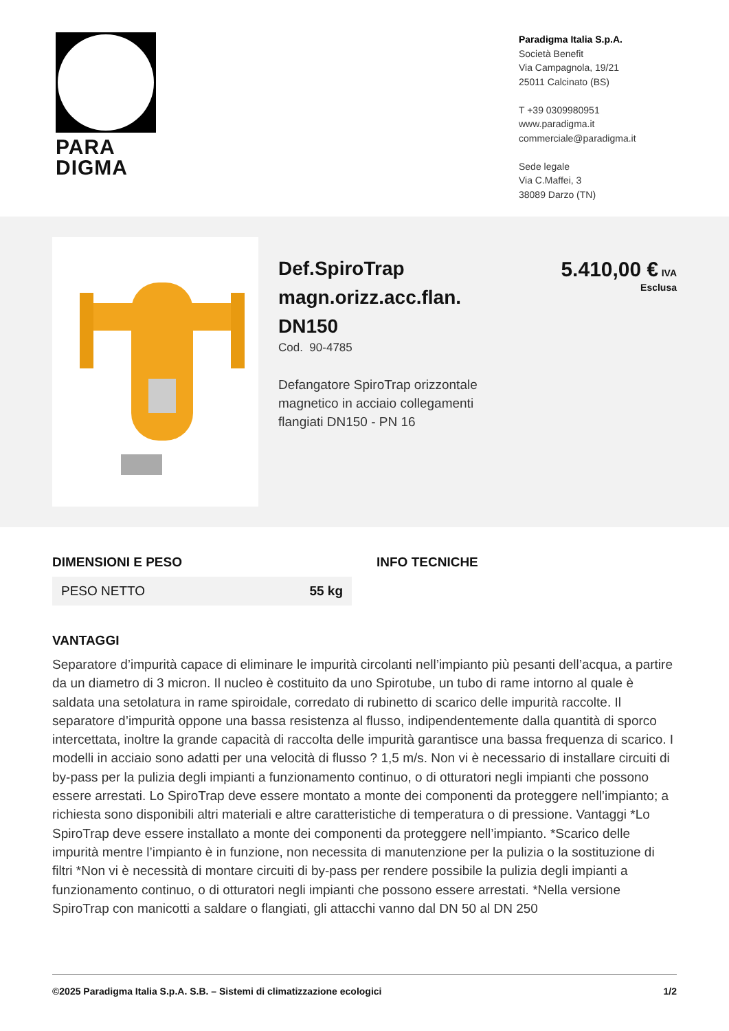PARA
DIGMA
Paradigma Italia S.p.A.
Società Benefit
Via Campagnola, 19/21
25011 Calcinato (BS)
T +39 0309980951
www.paradigma.it
commerciale@paradigma.it
Sede legale
Via C.Maffei, 3
38089 Darzo (TN)
Def.SpiroTrap magn.orizz.acc.flan. DN150
Cod. 90-4785
Defangatore SpiroTrap orizzontale magnetico in acciaio collegamenti flangiati DN150 - PN 16
5.410,00 € IVA
Esclusa
DIMENSIONI E PESO
| PESO NETTO | 55 kg |
INFO TECNICHE
VANTAGGI
Separatore d’impurità capace di eliminare le impurità circolanti nell’impianto più pesanti dell’acqua, a partire da un diametro di 3 micron. Il nucleo è costituito da uno Spirotube, un tubo di rame intorno al quale è saldata una setolatura in rame spiroidale, corredato di rubinetto di scarico delle impurità raccolte. Il separatore d’impurità oppone una bassa resistenza al flusso, indipendentemente dalla quantità di sporco intercettata, inoltre la grande capacità di raccolta delle impurità garantisce una bassa frequenza di scarico. I modelli in acciaio sono adatti per una velocità di flusso ? 1,5 m/s. Non vi è necessario di installare circuiti di by-pass per la pulizia degli impianti a funzionamento continuo, o di otturatori negli impianti che possono essere arrestati. Lo SpiroTrap deve essere montato a monte dei componenti da proteggere nell’impianto; a richiesta sono disponibili altri materiali e altre caratteristiche di temperatura o di pressione. Vantaggi *Lo SpiroTrap deve essere installato a monte dei componenti da proteggere nell’impianto. *Scarico delle impurità mentre l’impianto è in funzione, non necessita di manutenzione per la pulizia o la sostituzione di filtri *Non vi è necessità di montare circuiti di by-pass per rendere possibile la pulizia degli impianti a funzionamento continuo, o di otturatori negli impianti che possono essere arrestati. *Nella versione SpiroTrap con manicotti a saldare o flangiati, gli attacchi vanno dal DN 50 al DN 250
©2025 Paradigma Italia S.p.A. S.B. – Sistemi di climatizzazione ecologici 1/2